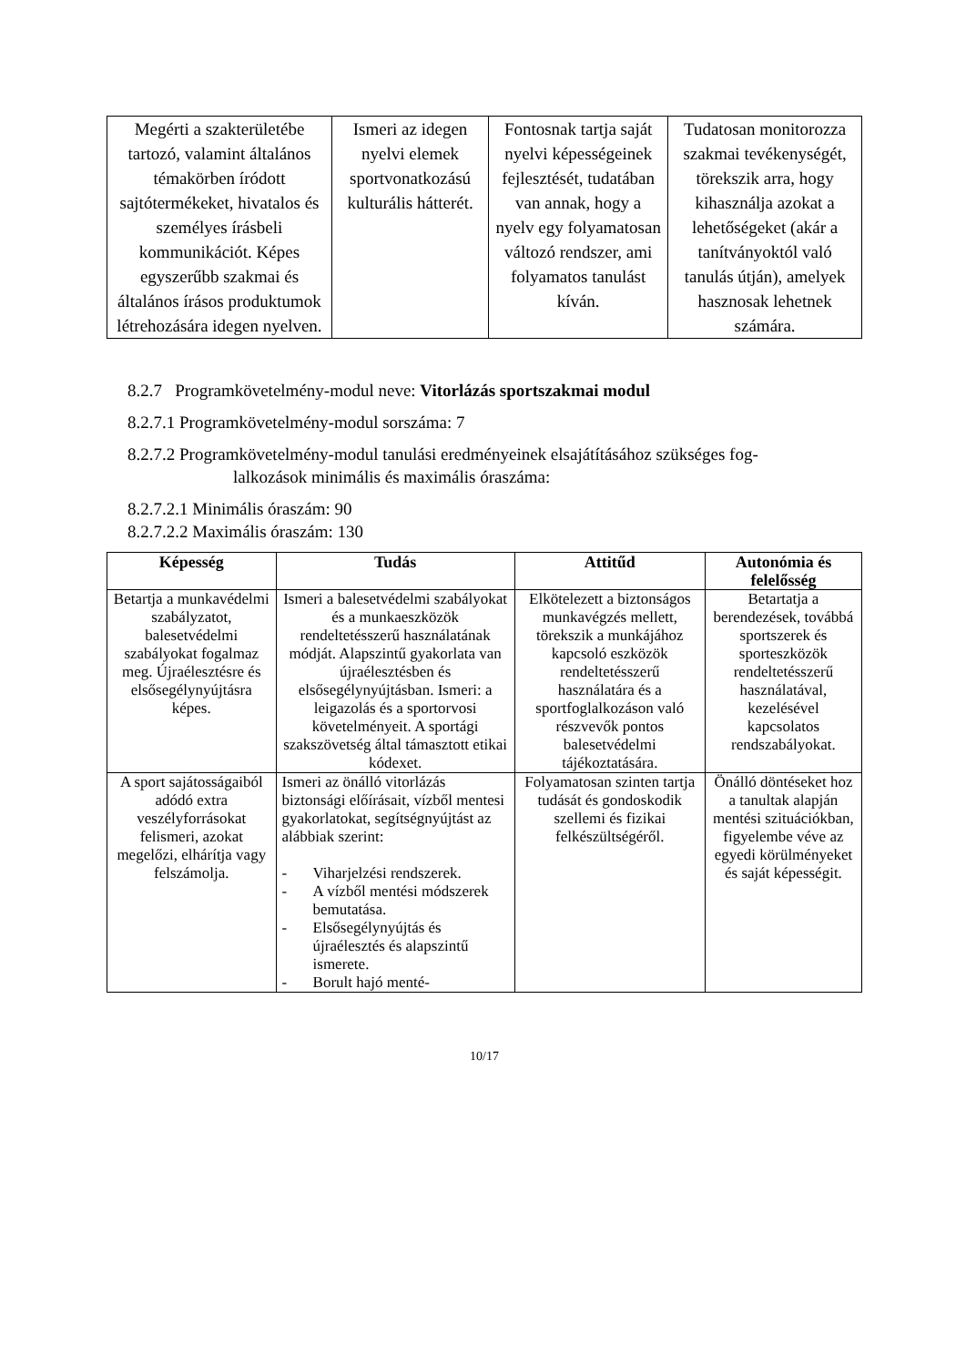| Megérti a szakterületébe tartozó, valamint általános témakörben íródott sajtótermékeket, hivatalos és személyes írásbeli kommunikációt. Képes egyszerűbb szakmai és általános írásos produktumok létrehozására idegen nyelven. | Ismeri az idegen nyelvi elemek sportvonatkozású kulturális hátterét. | Fontosnak tartja saját nyelvi képességeinek fejlesztését, tudatában van annak, hogy a nyelv egy folyamatosan változó rendszer, ami folyamatos tanulást kíván. | Tudatosan monitorozza szakmai tevékenységét, törekszik arra, hogy kihasználja azokat a lehetőségeket (akár a tanítványoktól való tanulás útján), amelyek hasznosak lehetnek számára. |
8.2.7 Programkövetelmény-modul neve: Vitorlázás sportszakmai modul
8.2.7.1 Programkövetelmény-modul sorszáma: 7
8.2.7.2 Programkövetelmény-modul tanulási eredményeinek elsajátításához szükséges fog-
lalkozások minimális és maximális óraszáma:
8.2.7.2.1 Minimális óraszám: 90
8.2.7.2.2 Maximális óraszám: 130
| Képesség | Tudás | Attitűd | Autonómia és felelősség |
| --- | --- | --- | --- |
| Betartja a munkavédelmi szabályzatot, balesetvédelmi szabályokat fogalmaz meg. Újraélesztésre és elsősegélynyújtásra képes. | Ismeri a balesetvédelmi szabályokat és a munkaeszközök rendeltetésszerű használatának módját. Alapszintű gyakorlata van újraélesztésben és elsősegélynyújtásban. Ismeri: a leigazolás és a sportorvosi követelményeit. A sportági szakszövetség által támasztott etikai kódexet. | Elkötelezett a biztonságos munkavégzés mellett, törekszik a munkájához kapcsoló eszközök rendeltetésszerű használatára és a sportfoglalkozáson való részvevők pontos balesetvédelmi tájékoztatására. | Betartatja a berendezések, továbbá sportszerek és sporteszközök rendeltetésszerű használatával, kezelésével kapcsolatos rendszabályokat. |
| A sport sajátosságaiból adódó extra veszélyforrásokat felismeri, azokat megelőzi, elhárítja vagy felszámolja. | Ismeri az önálló vitorlázás biztonsági előírásait, vízből mentesi gyakorlatokat, segítségnyújtást az alábbiak szerint: - Viharjelzési rendszerek. - A vízből mentési módszerek bemutatása. - Elsősegélynyújtás és újraélesztés és alapszintű ismerete. - Borult hajó menté- | Folyamatosan szinten tartja tudását és gondoskodik szellemi és fizikai felkészültségéről. | Önálló döntéseket hoz a tanultak alapján mentési szituációkban, figyelembe véve az egyedi körülményeket és saját képességit. |
10/17